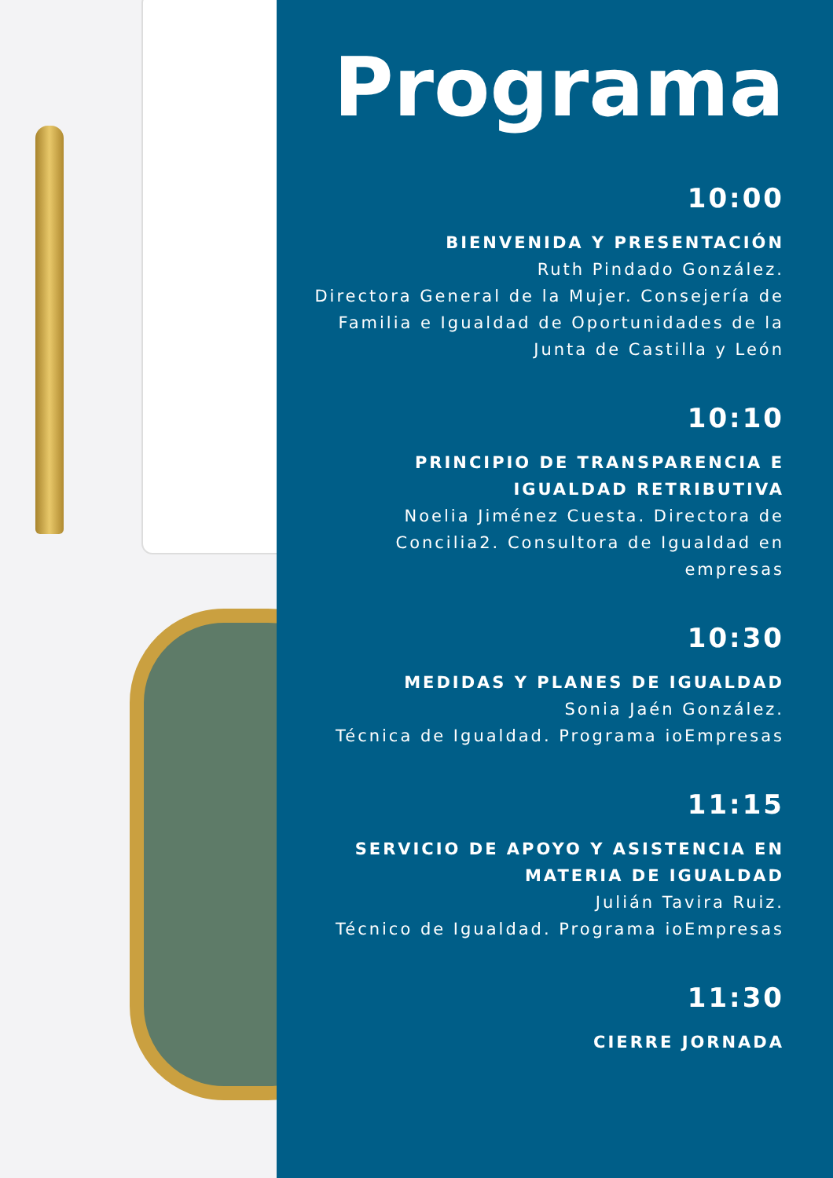Programa
10:00
BIENVENIDA Y PRESENTACIÓN
Ruth Pindado González.
Directora General de la Mujer. Consejería de Familia e Igualdad de Oportunidades de la Junta de Castilla y León
10:10
PRINCIPIO DE TRANSPARENCIA E IGUALDAD RETRIBUTIVA
Noelia Jiménez Cuesta. Directora de Concilia2. Consultora de Igualdad en empresas
10:30
MEDIDAS Y PLANES DE IGUALDAD
Sonia Jaén González.
Técnica de Igualdad. Programa ioEmpresas
11:15
SERVICIO DE APOYO Y ASISTENCIA EN MATERIA DE IGUALDAD
Julián Tavira Ruiz.
Técnico de Igualdad. Programa ioEmpresas
11:30
CIERRE JORNADA